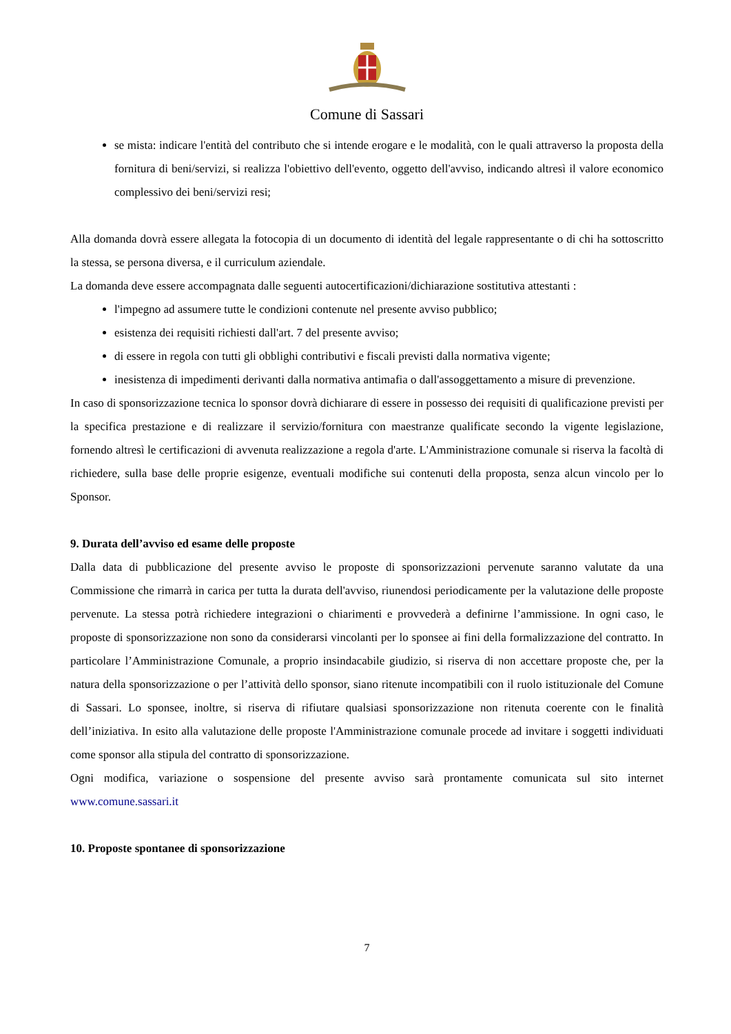Comune di Sassari
se mista: indicare l'entità del contributo che si intende erogare e le modalità, con le quali attraverso la proposta della fornitura di beni/servizi, si realizza l'obiettivo dell'evento, oggetto dell'avviso, indicando altresì il valore economico complessivo dei beni/servizi resi;
Alla domanda dovrà essere allegata la fotocopia di un documento di identità del legale rappresentante o di chi ha sottoscritto la stessa, se persona diversa, e il curriculum aziendale.
La domanda deve essere accompagnata dalle seguenti autocertificazioni/dichiarazione sostitutiva attestanti :
l'impegno ad assumere tutte le condizioni contenute nel presente avviso pubblico;
esistenza dei requisiti richiesti dall'art. 7 del presente avviso;
di essere in regola con tutti gli obblighi contributivi e fiscali previsti dalla normativa vigente;
inesistenza di impedimenti derivanti dalla normativa antimafia o dall'assoggettamento a misure di prevenzione.
In caso di sponsorizzazione tecnica lo sponsor dovrà dichiarare di essere in possesso dei requisiti di qualificazione previsti per la specifica prestazione e di realizzare il servizio/fornitura con maestranze qualificate secondo la vigente legislazione, fornendo altresì le certificazioni di avvenuta realizzazione a regola d'arte. L'Amministrazione comunale si riserva la facoltà di richiedere, sulla base delle proprie esigenze, eventuali modifiche sui contenuti della proposta, senza alcun vincolo per lo Sponsor.
9. Durata dell’avviso ed esame delle proposte
Dalla data di pubblicazione del presente avviso le proposte di sponsorizzazioni pervenute saranno valutate da una Commissione che rimarrà in carica per tutta la durata dell'avviso, riunendosi periodicamente per la valutazione delle proposte pervenute. La stessa potrà richiedere integrazioni o chiarimenti e provvederà a definirne l’ammissione. In ogni caso, le proposte di sponsorizzazione non sono da considerarsi vincolanti per lo sponsee ai fini della formalizzazione del contratto. In particolare l’Amministrazione Comunale, a proprio insindacabile giudizio, si riserva di non accettare proposte che, per la natura della sponsorizzazione o per l’attività dello sponsor, siano ritenute incompatibili con il ruolo istituzionale del Comune di Sassari. Lo sponsee, inoltre, si riserva di rifiutare qualsiasi sponsorizzazione non ritenuta coerente con le finalità dell’iniziativa. In esito alla valutazione delle proposte l'Amministrazione comunale procede ad invitare i soggetti individuati come sponsor alla stipula del contratto di sponsorizzazione.
Ogni modifica, variazione o sospensione del presente avviso sarà prontamente comunicata sul sito internet www.comune.sassari.it
10. Proposte spontanee di sponsorizzazione
7